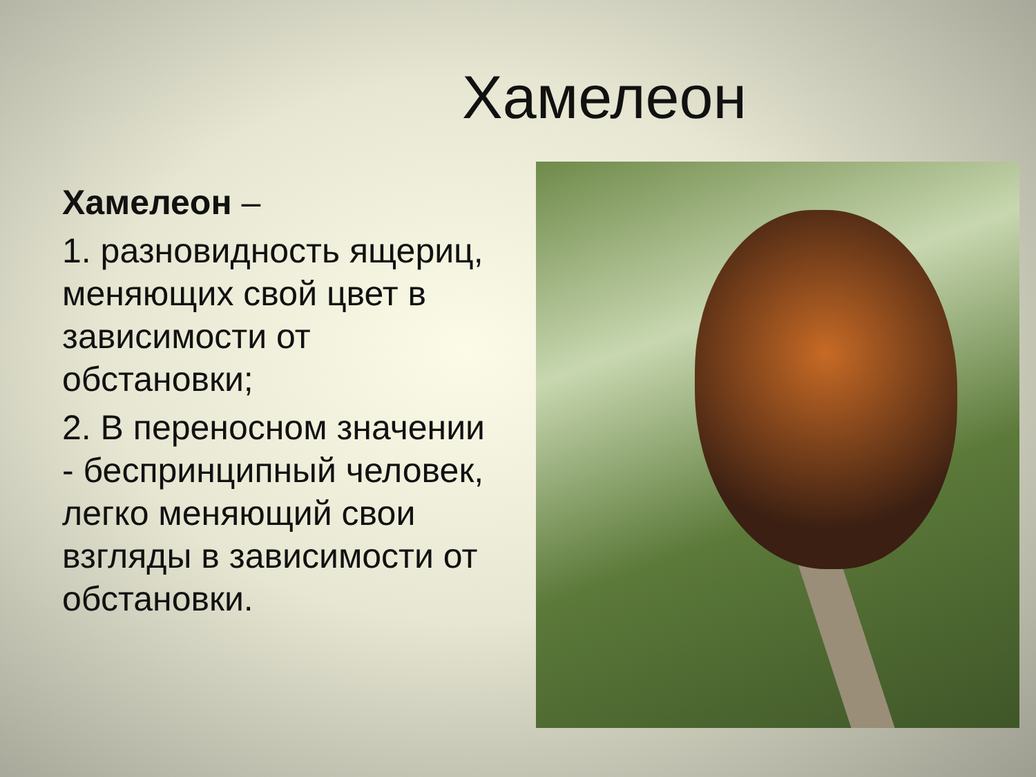Хамелеон
Хамелеон –
1. разновидность ящериц, меняющих свой цвет в зависимости от обстановки;
2. В переносном значении - беспринципный человек, легко меняющий свои взгляды в зависимости от обстановки.